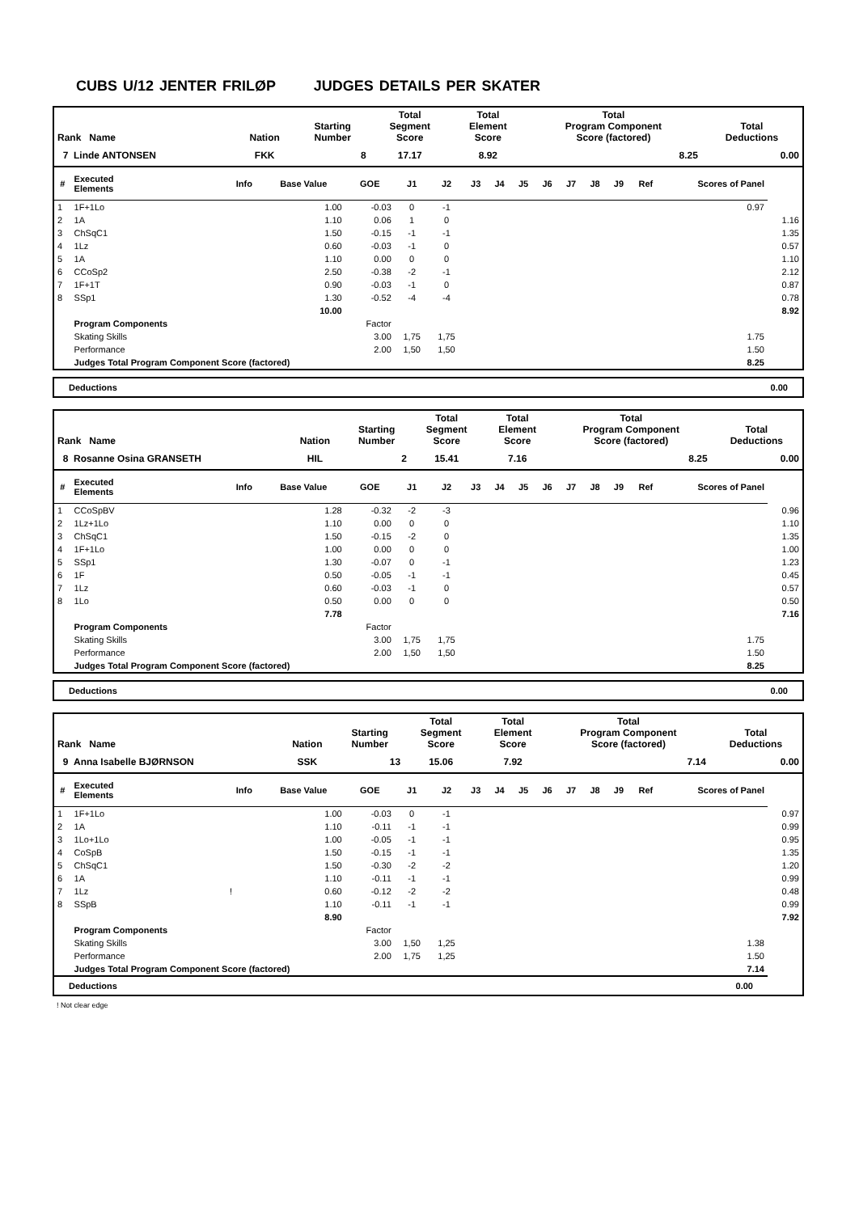CUBS U/12 JENTER FRILØP JUDGES DETAILS PER SKATER
| Rank Name | Nation | Starting Number | Total Segment Score | Total Element Score | Total Program Component Score (factored) | Total Deductions |
| --- | --- | --- | --- | --- | --- | --- |
| 7 Linde ANTONSEN | FKK | 8 | 17.17 | 8.92 | 8.25 | 0.00 |
| # | Executed Elements | Info | Base Value | GOE | J1 | J2 | J3 | J4 | J5 | J6 | J7 | J8 | J9 | Ref | Scores of Panel | |
| --- | --- | --- | --- | --- | --- | --- | --- | --- | --- | --- | --- | --- | --- | --- | --- | --- |
| 1 | 1F+1Lo | | 1.00 | -0.03 | 0 | -1 | | | | | | | | | 0.97 | |
| 2 | 1A | | 1.10 | 0.06 | 1 | 0 | | | | | | | | | | 1.16 |
| 3 | ChSqC1 | | 1.50 | -0.15 | -1 | -1 | | | | | | | | | | 1.35 |
| 4 | 1Lz | | 0.60 | -0.03 | -1 | 0 | | | | | | | | | | 0.57 |
| 5 | 1A | | 1.10 | 0.00 | 0 | 0 | | | | | | | | | | 1.10 |
| 6 | CCoSp2 | | 2.50 | -0.38 | -2 | -1 | | | | | | | | | | 2.12 |
| 7 | 1F+1T | | 0.90 | -0.03 | -1 | 0 | | | | | | | | | | 0.87 |
| 8 | SSp1 | | 1.30 | -0.52 | -4 | -4 | | | | | | | | | | 0.78 |
| | | | 10.00 | | | | | | | | | | | | | 8.92 |
| | Program Components | | | Factor | | | | | | | | | | | | |
| | Skating Skills | | | 3.00 | 1,75 | 1,75 | | | | | | | | | 1.75 | |
| | Performance | | | 2.00 | 1,50 | 1,50 | | | | | | | | | 1.50 | |
| | Judges Total Program Component Score (factored) | | | | | | | | | | | | | | 8.25 | |
| Deductions | 0.00 |
| Rank Name | Nation | Starting Number | Total Segment Score | Total Element Score | Total Program Component Score (factored) | Total Deductions |
| --- | --- | --- | --- | --- | --- | --- |
| 8 Rosanne Osina GRANSETH | HIL | 2 | 15.41 | 7.16 | 8.25 | 0.00 |
| # | Executed Elements | Info | Base Value | GOE | J1 | J2 | J3 | J4 | J5 | J6 | J7 | J8 | J9 | Ref | Scores of Panel | |
| --- | --- | --- | --- | --- | --- | --- | --- | --- | --- | --- | --- | --- | --- | --- | --- | --- |
| 1 | CCoSpBV | | 1.28 | -0.32 | -2 | -3 | | | | | | | | | | 0.96 |
| 2 | 1Lz+1Lo | | 1.10 | 0.00 | 0 | 0 | | | | | | | | | | 1.10 |
| 3 | ChSqC1 | | 1.50 | -0.15 | -2 | 0 | | | | | | | | | | 1.35 |
| 4 | 1F+1Lo | | 1.00 | 0.00 | 0 | 0 | | | | | | | | | | 1.00 |
| 5 | SSp1 | | 1.30 | -0.07 | 0 | -1 | | | | | | | | | | 1.23 |
| 6 | 1F | | 0.50 | -0.05 | -1 | -1 | | | | | | | | | | 0.45 |
| 7 | 1Lz | | 0.60 | -0.03 | -1 | 0 | | | | | | | | | | 0.57 |
| 8 | 1Lo | | 0.50 | 0.00 | 0 | 0 | | | | | | | | | | 0.50 |
| | | | 7.78 | | | | | | | | | | | | | 7.16 |
| | Program Components | | | Factor | | | | | | | | | | | | |
| | Skating Skills | | | 3.00 | 1,75 | 1,75 | | | | | | | | | 1.75 | |
| | Performance | | | 2.00 | 1,50 | 1,50 | | | | | | | | | 1.50 | |
| | Judges Total Program Component Score (factored) | | | | | | | | | | | | | | 8.25 | |
| Deductions | 0.00 |
| Rank Name | Nation | Starting Number | Total Segment Score | Total Element Score | Total Program Component Score (factored) | Total Deductions |
| --- | --- | --- | --- | --- | --- | --- |
| 9 Anna Isabelle BJØRNSON | SSK | 13 | 15.06 | 7.92 | 7.14 | 0.00 |
| # | Executed Elements | Info | Base Value | GOE | J1 | J2 | J3 | J4 | J5 | J6 | J7 | J8 | J9 | Ref | Scores of Panel | |
| --- | --- | --- | --- | --- | --- | --- | --- | --- | --- | --- | --- | --- | --- | --- | --- | --- |
| 1 | 1F+1Lo | | 1.00 | -0.03 | 0 | -1 | | | | | | | | | | 0.97 |
| 2 | 1A | | 1.10 | -0.11 | -1 | -1 | | | | | | | | | | 0.99 |
| 3 | 1Lo+1Lo | | 1.00 | -0.05 | -1 | -1 | | | | | | | | | | 0.95 |
| 4 | CoSpB | | 1.50 | -0.15 | -1 | -1 | | | | | | | | | | 1.35 |
| 5 | ChSqC1 | | 1.50 | -0.30 | -2 | -2 | | | | | | | | | | 1.20 |
| 6 | 1A | | 1.10 | -0.11 | -1 | -1 | | | | | | | | | | 0.99 |
| 7 | 1Lz | ! | 0.60 | -0.12 | -2 | -2 | | | | | | | | | | 0.48 |
| 8 | SSpB | | 1.10 | -0.11 | -1 | -1 | | | | | | | | | | 0.99 |
| | | | 8.90 | | | | | | | | | | | | | 7.92 |
| | Program Components | | | Factor | | | | | | | | | | | | |
| | Skating Skills | | | 3.00 | 1,50 | 1,25 | | | | | | | | | 1.38 | |
| | Performance | | | 2.00 | 1,75 | 1,25 | | | | | | | | | 1.50 | |
| | Judges Total Program Component Score (factored) | | | | | | | | | | | | | | 7.14 | |
| Deductions 0.00 | | | | | | | | | | | | | | | | |
! Not clear edge